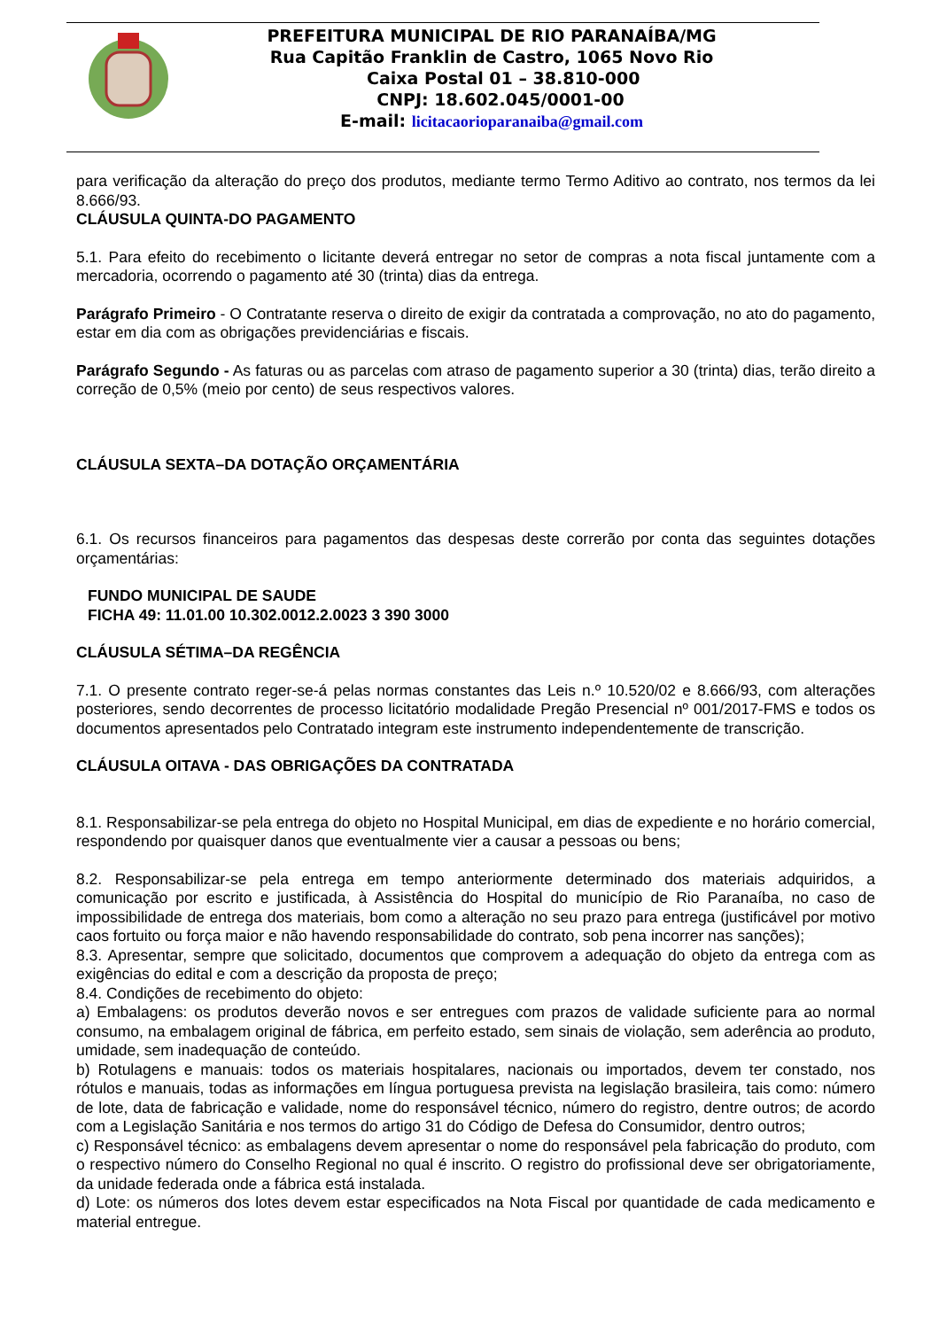PREFEITURA MUNICIPAL DE RIO PARANAÍBA/MG
Rua Capitão Franklin de Castro, 1065 Novo Rio
Caixa Postal 01 – 38.810-000
CNPJ: 18.602.045/0001-00
E-mail: licitacaorioparanaiba@gmail.com
para verificação da alteração do preço dos produtos, mediante termo Termo Aditivo ao contrato, nos termos da lei 8.666/93.
CLÁUSULA QUINTA-DO PAGAMENTO
5.1. Para efeito do recebimento o licitante deverá entregar no setor de compras a nota fiscal juntamente com a mercadoria, ocorrendo o pagamento até 30 (trinta) dias da entrega.
Parágrafo Primeiro - O Contratante reserva o direito de exigir da contratada a comprovação, no ato do pagamento, estar em dia com as obrigações previdenciárias e fiscais.
Parágrafo Segundo - As faturas ou as parcelas com atraso de pagamento superior a 30 (trinta) dias, terão direito a correção de 0,5% (meio por cento) de seus respectivos valores.
CLÁUSULA SEXTA–DA DOTAÇÃO ORÇAMENTÁRIA
6.1. Os recursos financeiros para pagamentos das despesas deste correrão por conta das seguintes dotações orçamentárias:
FUNDO MUNICIPAL DE SAUDE
FICHA 49: 11.01.00 10.302.0012.2.0023 3 390 3000
CLÁUSULA SÉTIMA–DA REGÊNCIA
7.1. O presente contrato reger-se-á pelas normas constantes das Leis n.º 10.520/02 e 8.666/93, com alterações posteriores, sendo decorrentes de processo licitatório modalidade Pregão Presencial nº 001/2017-FMS e todos os documentos apresentados pelo Contratado integram este instrumento independentemente de transcrição.
CLÁUSULA OITAVA - DAS OBRIGAÇÕES DA CONTRATADA
8.1. Responsabilizar-se pela entrega do objeto no Hospital Municipal, em dias de expediente e no horário comercial, respondendo por quaisquer danos que eventualmente vier a causar a pessoas ou bens;
8.2. Responsabilizar-se pela entrega em tempo anteriormente determinado dos materiais adquiridos, a comunicação por escrito e justificada, à Assistência do Hospital do município de Rio Paranaíba, no caso de impossibilidade de entrega dos materiais, bom como a alteração no seu prazo para entrega (justificável por motivo caos fortuito ou força maior e não havendo responsabilidade do contrato, sob pena incorrer nas sanções);
8.3. Apresentar, sempre que solicitado, documentos que comprovem a adequação do objeto da entrega com as exigências do edital e com a descrição da proposta de preço;
8.4. Condições de recebimento do objeto:
a) Embalagens: os produtos deverão novos e ser entregues com prazos de validade suficiente para ao normal consumo, na embalagem original de fábrica, em perfeito estado, sem sinais de violação, sem aderência ao produto, umidade, sem inadequação de conteúdo.
b) Rotulagens e manuais: todos os materiais hospitalares, nacionais ou importados, devem ter constado, nos rótulos e manuais, todas as informações em língua portuguesa prevista na legislação brasileira, tais como: número de lote, data de fabricação e validade, nome do responsável técnico, número do registro, dentre outros; de acordo com a Legislação Sanitária e nos termos do artigo 31 do Código de Defesa do Consumidor, dentro outros;
c) Responsável técnico: as embalagens devem apresentar o nome do responsável pela fabricação do produto, com o respectivo número do Conselho Regional no qual é inscrito. O registro do profissional deve ser obrigatoriamente, da unidade federada onde a fábrica está instalada.
d) Lote: os números dos lotes devem estar especificados na Nota Fiscal por quantidade de cada medicamento e material entregue.